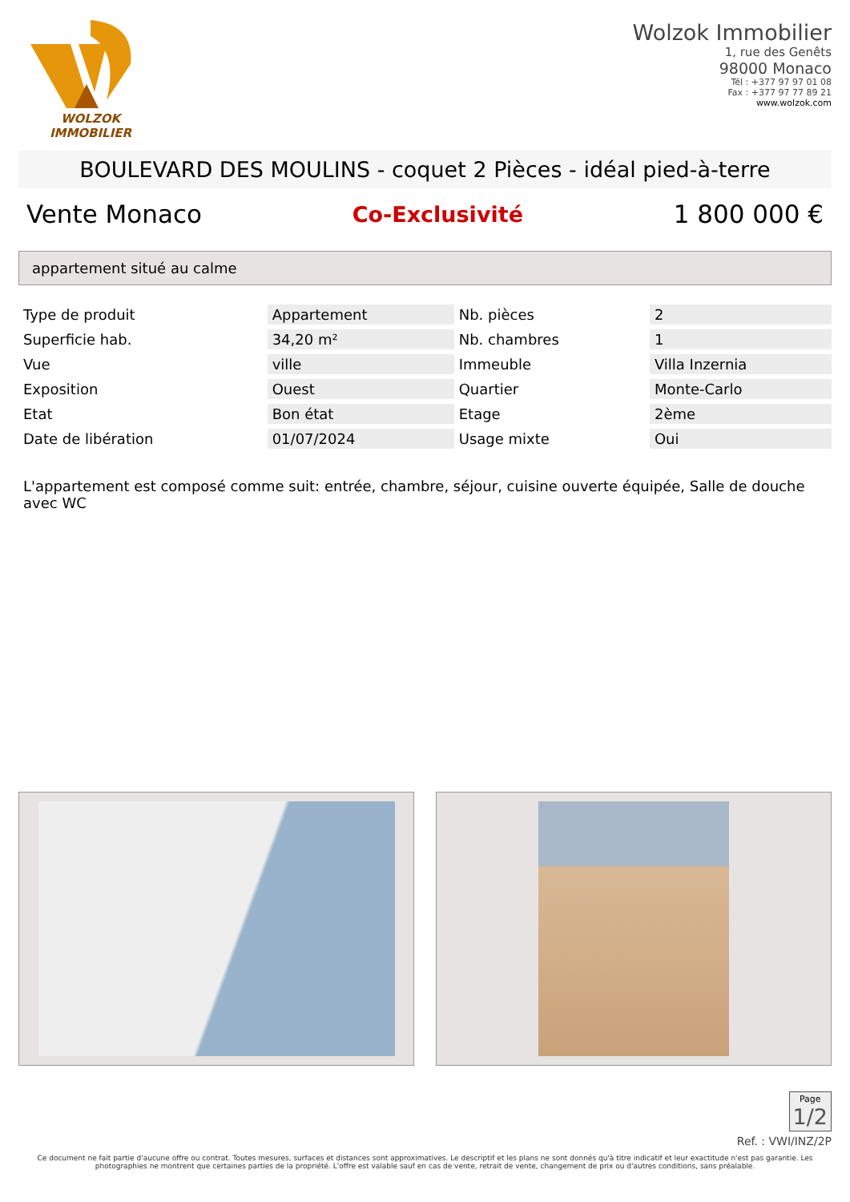WOLZOK
IMMOBILIER
Wolzok Immobilier
1, rue des Genêts
98000 Monaco
Tél : +377 97 97 01 08
Fax : +377 97 77 89 21
www.wolzok.com
BOULEVARD DES MOULINS - coquet 2 Pièces - idéal pied-à-terre
Vente Monaco Co-Exclusivité 1 800 000 €
appartement situé au calme
| Type de produit | Appartement | Nb. pièces | 2 |
| Superficie hab. | 34,20 m² | Nb. chambres | 1 |
| Vue | ville | Immeuble | Villa Inzernia |
| Exposition | Ouest | Quartier | Monte-Carlo |
| Etat | Bon état | Etage | 2ème |
| Date de libération | 01/07/2024 | Usage mixte | Oui |
L'appartement est composé comme suit: entrée, chambre, séjour, cuisine ouverte équipée, Salle de douche avec WC
Page
1/2
Ref. : VWI/INZ/2P
Ce document ne fait partie d'aucune offre ou contrat. Toutes mesures, surfaces et distances sont approximatives. Le descriptif et les plans ne sont donnés qu'à titre indicatif et leur exactitude n'est pas garantie. Les photographies ne montrent que certaines parties de la propriété. L'offre est valable sauf en cas de vente, retrait de vente, changement de prix ou d'autres conditions, sans préalable.